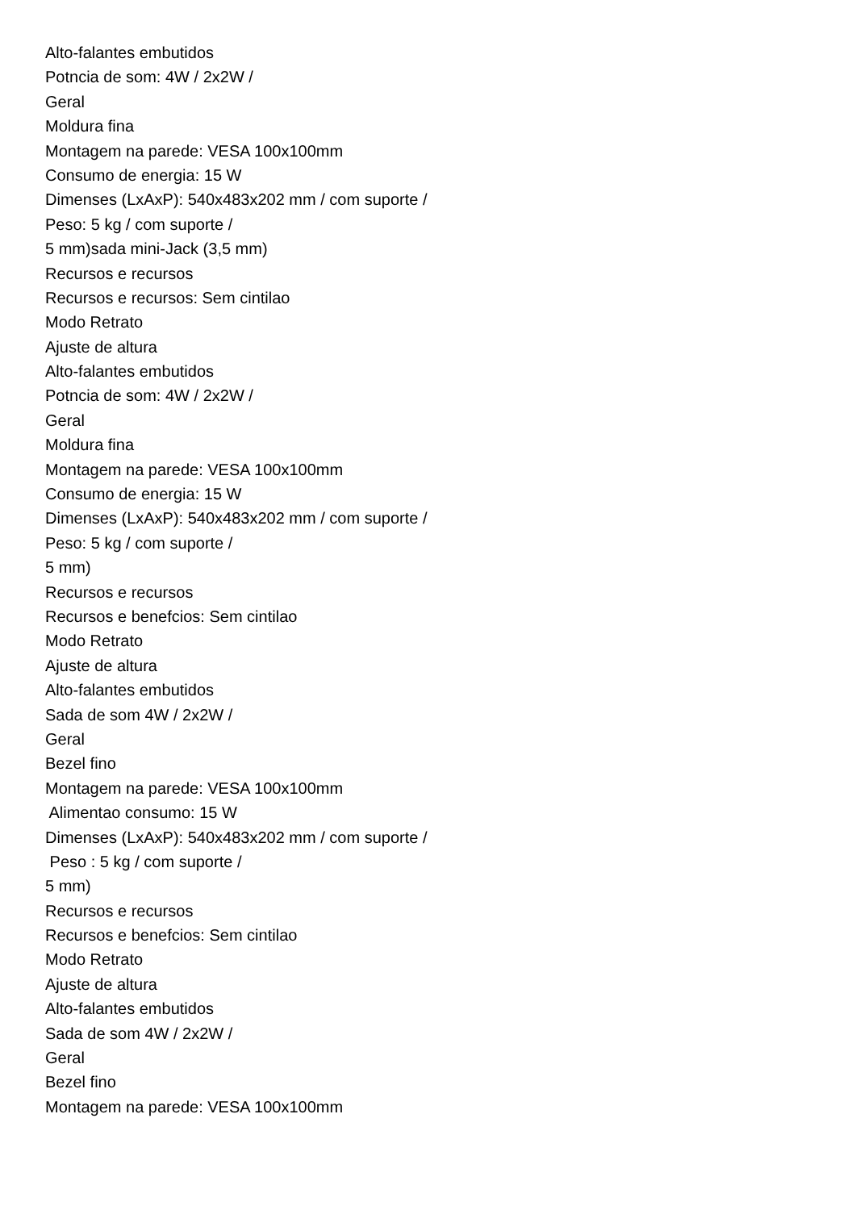Alto-falantes embutidos
Potncia de som: 4W / 2x2W /
Geral
Moldura fina
Montagem na parede: VESA 100x100mm
Consumo de energia: 15 W
Dimenses (LxAxP): 540x483x202 mm / com suporte /
Peso: 5 kg / com suporte /
5 mm)sada mini-Jack (3,5 mm)
Recursos e recursos
Recursos e recursos: Sem cintilao
Modo Retrato
Ajuste de altura
Alto-falantes embutidos
Potncia de som: 4W / 2x2W /
Geral
Moldura fina
Montagem na parede: VESA 100x100mm
Consumo de energia: 15 W
Dimenses (LxAxP): 540x483x202 mm / com suporte /
Peso: 5 kg / com suporte /
5 mm)
Recursos e recursos
Recursos e benefcios: Sem cintilao
Modo Retrato
Ajuste de altura
Alto-falantes embutidos
Sada de som 4W / 2x2W /
Geral
Bezel fino
Montagem na parede: VESA 100x100mm
Alimentao consumo: 15 W
Dimenses (LxAxP): 540x483x202 mm / com suporte /
Peso : 5 kg / com suporte /
5 mm)
Recursos e recursos
Recursos e benefcios: Sem cintilao
Modo Retrato
Ajuste de altura
Alto-falantes embutidos
Sada de som 4W / 2x2W /
Geral
Bezel fino
Montagem na parede: VESA 100x100mm